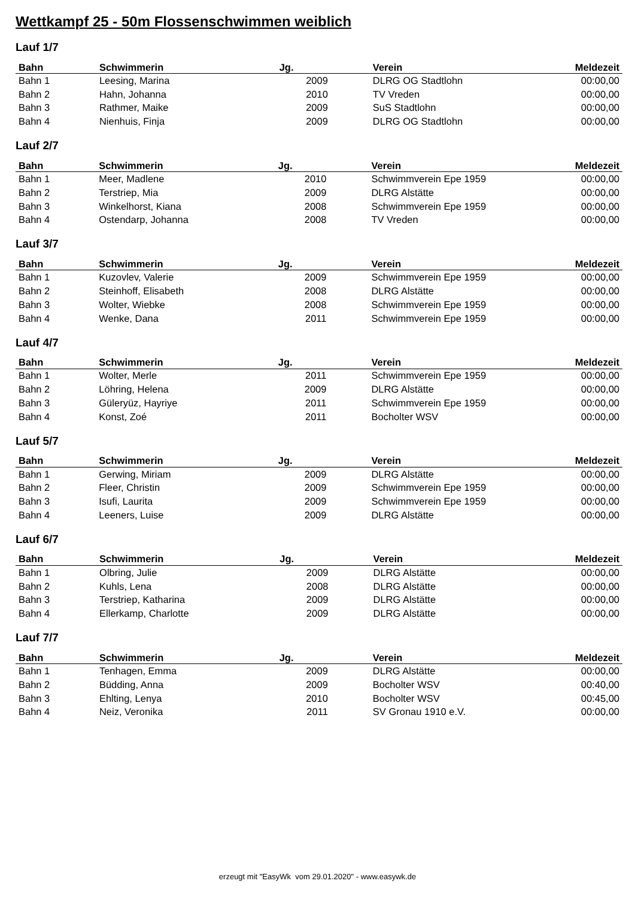Wettkampf 25 - 50m Flossenschwimmen weiblich
Lauf 1/7
| Bahn | Schwimmerin | Jg. | Verein | Meldezeit |
| --- | --- | --- | --- | --- |
| Bahn 1 | Leesing, Marina | 2009 | DLRG OG Stadtlohn | 00:00,00 |
| Bahn 2 | Hahn, Johanna | 2010 | TV Vreden | 00:00,00 |
| Bahn 3 | Rathmer, Maike | 2009 | SuS Stadtlohn | 00:00,00 |
| Bahn 4 | Nienhuis, Finja | 2009 | DLRG OG Stadtlohn | 00:00,00 |
Lauf 2/7
| Bahn | Schwimmerin | Jg. | Verein | Meldezeit |
| --- | --- | --- | --- | --- |
| Bahn 1 | Meer, Madlene | 2010 | Schwimmverein Epe 1959 | 00:00,00 |
| Bahn 2 | Terstriep, Mia | 2009 | DLRG Alstätte | 00:00,00 |
| Bahn 3 | Winkelhorst, Kiana | 2008 | Schwimmverein Epe 1959 | 00:00,00 |
| Bahn 4 | Ostendarp, Johanna | 2008 | TV Vreden | 00:00,00 |
Lauf 3/7
| Bahn | Schwimmerin | Jg. | Verein | Meldezeit |
| --- | --- | --- | --- | --- |
| Bahn 1 | Kuzovlev, Valerie | 2009 | Schwimmverein Epe 1959 | 00:00,00 |
| Bahn 2 | Steinhoff, Elisabeth | 2008 | DLRG Alstätte | 00:00,00 |
| Bahn 3 | Wolter, Wiebke | 2008 | Schwimmverein Epe 1959 | 00:00,00 |
| Bahn 4 | Wenke, Dana | 2011 | Schwimmverein Epe 1959 | 00:00,00 |
Lauf 4/7
| Bahn | Schwimmerin | Jg. | Verein | Meldezeit |
| --- | --- | --- | --- | --- |
| Bahn 1 | Wolter, Merle | 2011 | Schwimmverein Epe 1959 | 00:00,00 |
| Bahn 2 | Löhring, Helena | 2009 | DLRG Alstätte | 00:00,00 |
| Bahn 3 | Güleryüz, Hayriye | 2011 | Schwimmverein Epe 1959 | 00:00,00 |
| Bahn 4 | Konst, Zoé | 2011 | Bocholter WSV | 00:00,00 |
Lauf 5/7
| Bahn | Schwimmerin | Jg. | Verein | Meldezeit |
| --- | --- | --- | --- | --- |
| Bahn 1 | Gerwing, Miriam | 2009 | DLRG Alstätte | 00:00,00 |
| Bahn 2 | Fleer, Christin | 2009 | Schwimmverein Epe 1959 | 00:00,00 |
| Bahn 3 | Isufi, Laurita | 2009 | Schwimmverein Epe 1959 | 00:00,00 |
| Bahn 4 | Leeners, Luise | 2009 | DLRG Alstätte | 00:00,00 |
Lauf 6/7
| Bahn | Schwimmerin | Jg. | Verein | Meldezeit |
| --- | --- | --- | --- | --- |
| Bahn 1 | Olbring, Julie | 2009 | DLRG Alstätte | 00:00,00 |
| Bahn 2 | Kuhls, Lena | 2008 | DLRG Alstätte | 00:00,00 |
| Bahn 3 | Terstriep, Katharina | 2009 | DLRG Alstätte | 00:00,00 |
| Bahn 4 | Ellerkamp, Charlotte | 2009 | DLRG Alstätte | 00:00,00 |
Lauf 7/7
| Bahn | Schwimmerin | Jg. | Verein | Meldezeit |
| --- | --- | --- | --- | --- |
| Bahn 1 | Tenhagen, Emma | 2009 | DLRG Alstätte | 00:00,00 |
| Bahn 2 | Büdding, Anna | 2009 | Bocholter WSV | 00:40,00 |
| Bahn 3 | Ehlting, Lenya | 2010 | Bocholter WSV | 00:45,00 |
| Bahn 4 | Neiz, Veronika | 2011 | SV Gronau 1910 e.V. | 00:00,00 |
erzeugt mit "EasyWk vom 29.01.2020" - www.easywk.de